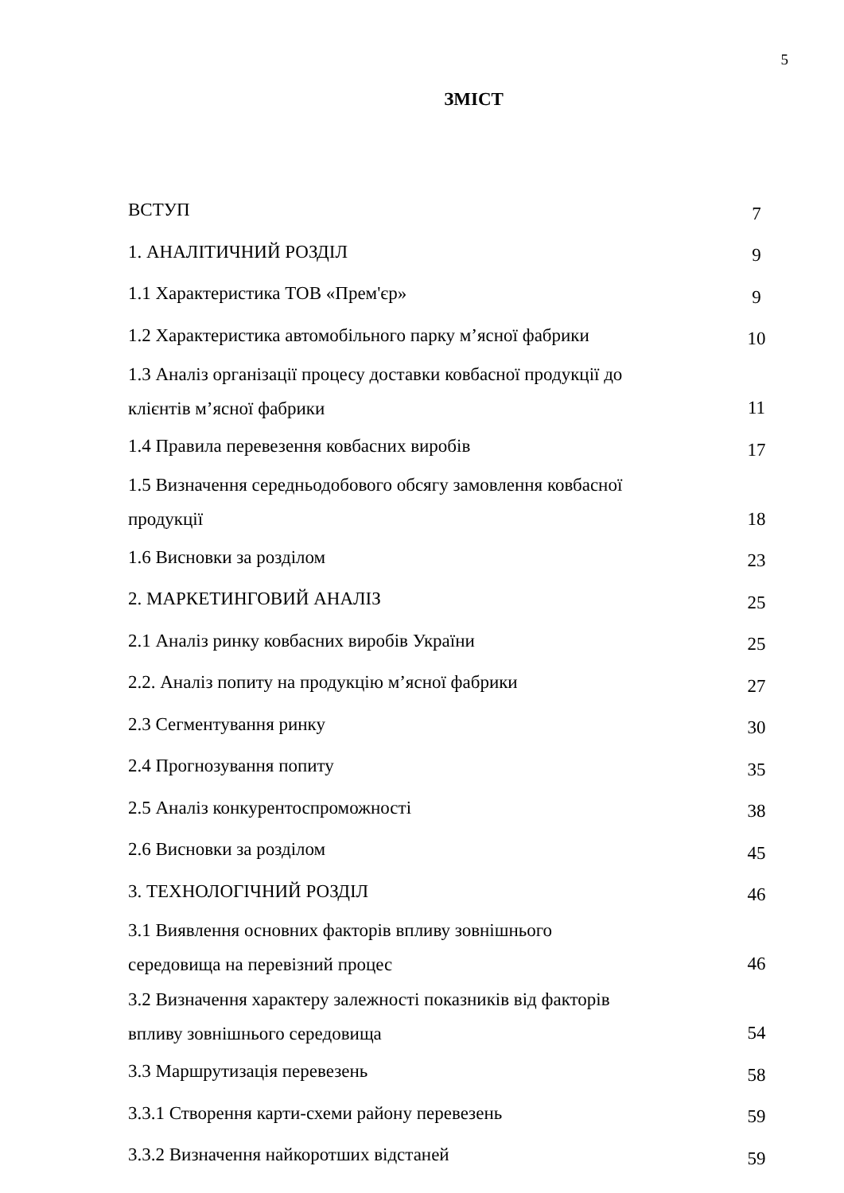5
ЗМІСТ
| ВСТУП | 7 |
| 1. АНАЛІТИЧНИЙ РОЗДІЛ | 9 |
| 1.1 Характеристика ТОВ «Прем'єр» | 9 |
| 1.2 Характеристика автомобільного парку м’ясної фабрики | 10 |
| 1.3 Аналіз організації процесу доставки ковбасної продукції до клієнтів м’ясної фабрики | 11 |
| 1.4 Правила перевезення ковбасних виробів | 17 |
| 1.5 Визначення середньодобового обсягу замовлення ковбасної продукції | 18 |
| 1.6 Висновки за розділом | 23 |
| 2. МАРКЕТИНГОВИЙ АНАЛІЗ | 25 |
| 2.1 Аналіз ринку ковбасних виробів України | 25 |
| 2.2. Аналіз попиту на продукцію м’ясної фабрики | 27 |
| 2.3 Сегментування ринку | 30 |
| 2.4 Прогнозування попиту | 35 |
| 2.5 Аналіз конкурентоспроможності | 38 |
| 2.6 Висновки за розділом | 45 |
| 3. ТЕХНОЛОГІЧНИЙ РОЗДІЛ | 46 |
| 3.1 Виявлення основних факторів впливу зовнішнього середовища на перевізний процес | 46 |
| 3.2 Визначення характеру залежності показників від факторів впливу зовнішнього середовища | 54 |
| 3.3 Маршрутизація перевезень | 58 |
| 3.3.1 Створення карти-схеми району перевезень | 59 |
| 3.3.2 Визначення найкоротших відстаней | 59 |